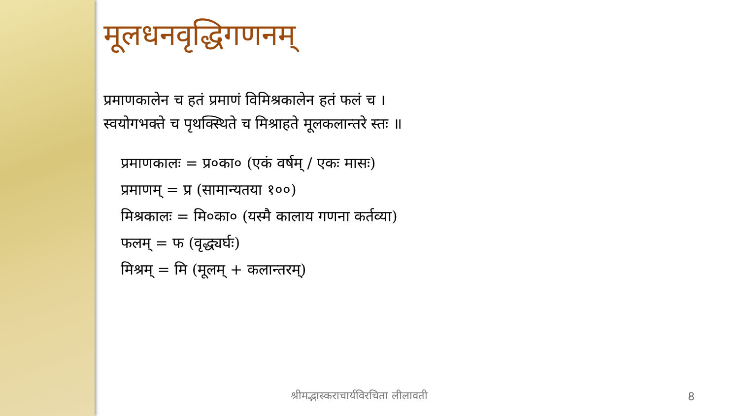मूलधनवृद्धिगणनम्
प्रमाणकालेन च हतं प्रमाणं विमिश्रकालेन हतं फलं च ।
स्वयोगभक्ते च पृथक्स्थिते च मिश्राहते मूलकलान्तरे स्तः ॥
प्रमाणकालः = प्र०का० (एकं वर्षम् / एकः मासः)
प्रमाणम् = प्र (सामान्यतया १००)
मिश्रकालः = मि०का० (यस्मै कालाय गणना कर्तव्या)
फलम् = फ (वृद्ध्यर्घः)
मिश्रम् = मि (मूलम् + कलान्तरम्)
श्रीमद्भास्कराचार्यविरचिता लीलावती
8